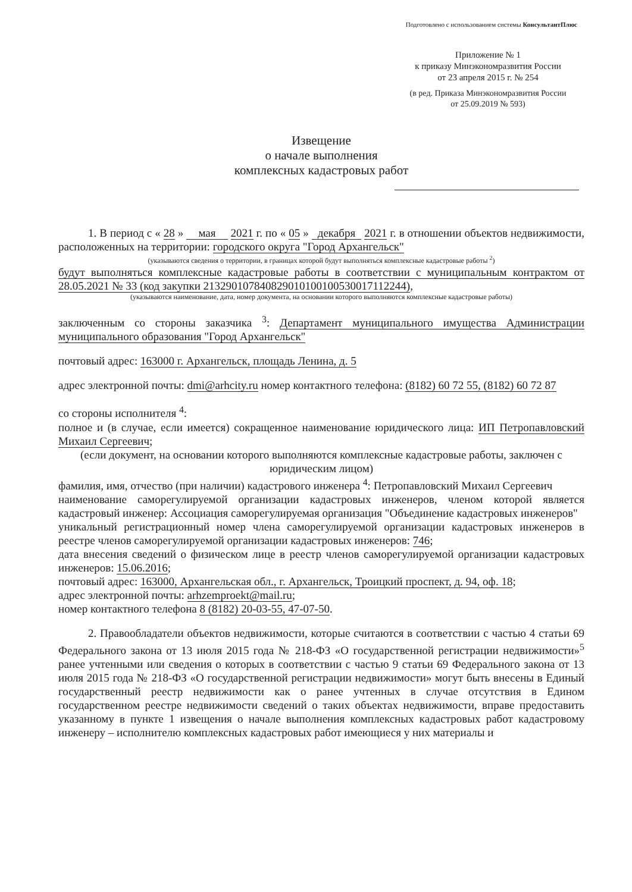Подготовлено с использованием системы КонсультантПлюс
Приложение № 1
к приказу Минэкономразвития России
от 23 апреля 2015 г. № 254
(в ред. Приказа Минэкономразвития России
от 25.09.2019 № 593)
Извещение
о начале выполнения
комплексных кадастровых работ
1. В период с « 28 » мая 2021 г. по « 05 » декабря 2021 г. в отношении объектов недвижимости, расположенных на территории: городского округа "Город Архангельск"
(указываются сведения о территории, в границах которой будут выполняться комплексные кадастровые работы <sup>2</sup>)
будут выполняться комплексные кадастровые работы в соответствии с муниципальным контрактом от 28.05.2021 № 33 (код закупки 213290107840829010100100530017112244),
(указываются наименование, дата, номер документа, на основании которого выполняются комплексные кадастровые работы)
заключенным со стороны заказчика <sup>3</sup>: Департамент муниципального имущества Администрации муниципального образования "Город Архангельск"
почтовый адрес: 163000 г. Архангельск, площадь Ленина, д. 5
адрес электронной почты: dmi@arhcity.ru номер контактного телефона: (8182) 60 72 55, (8182) 60 72 87
со стороны исполнителя <sup>4</sup>:
полное и (в случае, если имеется) сокращенное наименование юридического лица: ИП Петропавловский Михаил Сергеевич;
(если документ, на основании которого выполняются комплексные кадастровые работы, заключен с юридическим лицом)
фамилия, имя, отчество (при наличии) кадастрового инженера <sup>4</sup>: Петропавловский Михаил Сергеевич
наименование саморегулируемой организации кадастровых инженеров, членом которой является кадастровый инженер: Ассоциация саморегулируемая организация "Объединение кадастровых инженеров"
уникальный регистрационный номер члена саморегулируемой организации кадастровых инженеров в реестре членов саморегулируемой организации кадастровых инженеров: 746;
дата внесения сведений о физическом лице в реестр членов саморегулируемой организации кадастровых инженеров: 15.06.2016;
почтовый адрес: 163000, Архангельская обл., г. Архангельск, Троицкий проспект, д. 94, оф. 18;
адрес электронной почты: arhzemproekt@mail.ru;
номер контактного телефона 8 (8182) 20-03-55, 47-07-50.
2. Правообладатели объектов недвижимости, которые считаются в соответствии с частью 4 статьи 69 Федерального закона от 13 июля 2015 года № 218-ФЗ «О государственной регистрации недвижимости»<sup>5</sup> ранее учтенными или сведения о которых в соответствии с частью 9 статьи 69 Федерального закона от 13 июля 2015 года № 218-ФЗ «О государственной регистрации недвижимости» могут быть внесены в Единый государственный реестр недвижимости как о ранее учтенных в случае отсутствия в Едином государственном реестре недвижимости сведений о таких объектах недвижимости, вправе предоставить указанному в пункте 1 извещения о начале выполнения комплексных кадастровых работ кадастровому инженеру – исполнителю комплексных кадастровых работ имеющиеся у них материалы и